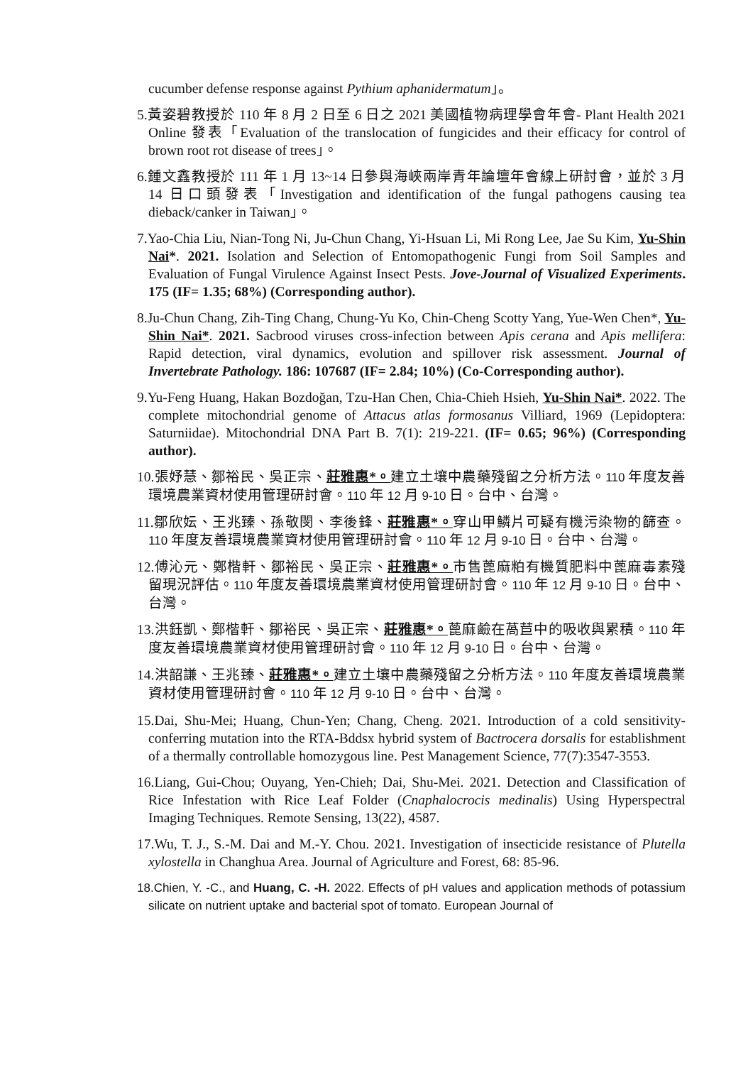cucumber defense response against Pythium aphanidermatum」。
5.黃姿碧教授於 110 年 8 月 2 日至 6 日之 2021 美國植物病理學會年會- Plant Health 2021 Online 發表「Evaluation of the translocation of fungicides and their efficacy for control of brown root rot disease of trees」。
6.鍾文鑫教授於 111 年 1 月 13~14 日參與海峽兩岸青年論壇年會線上研討會，並於 3 月 14 日口頭發表「Investigation and identification of the fungal pathogens causing tea dieback/canker in Taiwan」。
7.Yao-Chia Liu, Nian-Tong Ni, Ju-Chun Chang, Yi-Hsuan Li, Mi Rong Lee, Jae Su Kim, Yu-Shin Nai*. 2021. Isolation and Selection of Entomopathogenic Fungi from Soil Samples and Evaluation of Fungal Virulence Against Insect Pests. Jove-Journal of Visualized Experiments. 175 (IF= 1.35; 68%) (Corresponding author).
8.Ju-Chun Chang, Zih-Ting Chang, Chung-Yu Ko, Chin-Cheng Scotty Yang, Yue-Wen Chen*, Yu-Shin Nai*. 2021. Sacbrood viruses cross-infection between Apis cerana and Apis mellifera: Rapid detection, viral dynamics, evolution and spillover risk assessment. Journal of Invertebrate Pathology. 186: 107687 (IF= 2.84; 10%) (Co-Corresponding author).
9.Yu-Feng Huang, Hakan Bozdoğan, Tzu-Han Chen, Chia-Chieh Hsieh, Yu-Shin Nai*. 2022. The complete mitochondrial genome of Attacus atlas formosanus Villiard, 1969 (Lepidoptera: Saturniidae). Mitochondrial DNA Part B. 7(1): 219-221. (IF= 0.65; 96%) (Corresponding author).
10.張妤慧、鄒裕民、吳正宗、莊雅惠*。建立土壤中農藥殘留之分析方法。110 年度友善環境農業資材使用管理研討會。110 年 12 月 9-10 日。台中、台灣。
11.鄒欣妘、王兆臻、孫敬閔、李後鋒、莊雅惠*。穿山甲鱗片可疑有機污染物的篩查。110 年度友善環境農業資材使用管理研討會。110 年 12 月 9-10 日。台中、台灣。
12.傅沁元、鄭楷軒、鄒裕民、吳正宗、莊雅惠*。市售蓖麻粕有機質肥料中蓖麻毒素殘留現況評估。110 年度友善環境農業資材使用管理研討會。110 年 12 月 9-10 日。台中、台灣。
13.洪鈺凱、鄭楷軒、鄒裕民、吳正宗、莊雅惠*。蓖麻鹼在萵苣中的吸收與累積。110 年度友善環境農業資材使用管理研討會。110 年 12 月 9-10 日。台中、台灣。
14.洪韶謙、王兆臻、莊雅惠*。建立土壤中農藥殘留之分析方法。110 年度友善環境農業資材使用管理研討會。110 年 12 月 9-10 日。台中、台灣。
15.Dai, Shu-Mei; Huang, Chun-Yen; Chang, Cheng. 2021. Introduction of a cold sensitivity-conferring mutation into the RTA-Bddsx hybrid system of Bactrocera dorsalis for establishment of a thermally controllable homozygous line. Pest Management Science, 77(7):3547-3553.
16.Liang, Gui-Chou; Ouyang, Yen-Chieh; Dai, Shu-Mei. 2021. Detection and Classification of Rice Infestation with Rice Leaf Folder (Cnaphalocrocis medinalis) Using Hyperspectral Imaging Techniques. Remote Sensing, 13(22), 4587.
17.Wu, T. J., S.-M. Dai and M.-Y. Chou. 2021. Investigation of insecticide resistance of Plutella xylostella in Changhua Area. Journal of Agriculture and Forest, 68: 85-96.
18.Chien, Y. -C., and Huang, C. -H. 2022. Effects of pH values and application methods of potassium silicate on nutrient uptake and bacterial spot of tomato. European Journal of